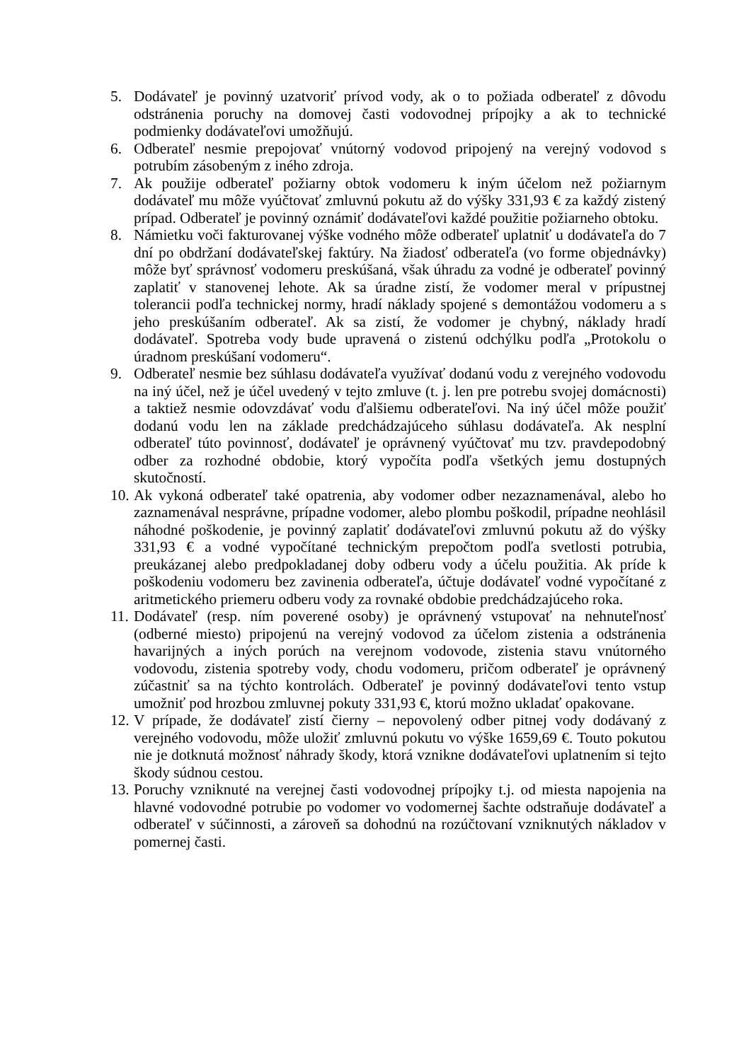5. Dodávateľ je povinný uzatvoriť prívod vody, ak o to požiada odberateľ z dôvodu odstránenia poruchy na domovej časti vodovodnej prípojky a ak to technické podmienky dodávateľovi umožňujú.
6. Odberateľ nesmie prepojovať vnútorný vodovod pripojený na verejný vodovod s potrubím zásobeným z iného zdroja.
7. Ak použije odberateľ požiarny obtok vodomeru k iným účelom než požiarnym dodávateľ mu môže vyúčtovať zmluvnú pokutu až do výšky 331,93 € za každý zistený prípad. Odberateľ je povinný oznámiť dodávateľovi každé použitie požiarneho obtoku.
8. Námietku voči fakturovanej výške vodného môže odberateľ uplatniť u dodávateľa do 7 dní po obdržaní dodávateľskej faktúry. Na žiadosť odberateľa (vo forme objednávky) môže byť správnosť vodomeru preskúšaná, však úhradu za vodné je odberateľ povinný zaplatiť v stanovenej lehote. Ak sa úradne zistí, že vodomer meral v prípustnej tolerancii podľa technickej normy, hradí náklady spojené s demontážou vodomeru a s jeho preskúšaním odberateľ. Ak sa zistí, že vodomer je chybný, náklady hradí dodávateľ. Spotreba vody bude upravená o zistenú odchýlku podľa „Protokolu o úradnom preskúšaní vodomeru“.
9. Odberateľ nesmie bez súhlasu dodávateľa využívať dodanú vodu z verejného vodovodu na iný účel, než je účel uvedený v tejto zmluve (t. j. len pre potrebu svojej domácnosti) a taktiež nesmie odovzdávať vodu ďalšiemu odberateľovi. Na iný účel môže použiť dodanú vodu len na základe predchádzajúceho súhlasu dodávateľa. Ak nesplní odberateľ túto povinnosť, dodávateľ je oprávnený vyúčtovať mu tzv. pravdepodobný odber za rozhodné obdobie, ktorý vypočíta podľa všetkých jemu dostupných skutočností.
10. Ak vykoná odberateľ také opatrenia, aby vodomer odber nezaznamenával, alebo ho zaznamenával nesprávne, prípadne vodomer, alebo plombu poškodil, prípadne neohlásil náhodné poškodenie, je povinný zaplatiť dodávateľovi zmluvnú pokutu až do výšky 331,93 € a vodné vypočítané technickým prepočtom podľa svetlosti potrubia, preukázanej alebo predpokladanej doby odberu vody a účelu použitia. Ak príde k poškodeniu vodomeru bez zavinenia odberateľa, účtuje dodávateľ vodné vypočítané z aritmetického priemeru odberu vody za rovnaké obdobie predchádzajúceho roka.
11. Dodávateľ (resp. ním poverené osoby) je oprávnený vstupovať na nehnuteľnosť (odberné miesto) pripojenú na verejný vodovod za účelom zistenia a odstránenia havarijných a iných porúch na verejnom vodovode, zistenia stavu vnútorného vodovodu, zistenia spotreby vody, chodu vodomeru, pričom odberateľ je oprávnený zúčastniť sa na týchto kontrolách. Odberateľ je povinný dodávateľovi tento vstup umožniť pod hrozbou zmluvnej pokuty 331,93 €, ktorú možno ukladať opakovane.
12. V prípade, že dodávateľ zistí čierny – nepovolený odber pitnej vody dodávaný z verejného vodovodu, môže uložiť zmluvnú pokutu vo výške 1659,69 €. Touto pokutou nie je dotknutá možnosť náhrady škody, ktorá vznikne dodávateľovi uplatnením si tejto škody súdnou cestou.
13. Poruchy vzniknuté na verejnej časti vodovodnej prípojky t.j. od miesta napojenia na hlavné vodovodné potrubie po vodomer vo vodomernej šachte odstraňuje dodávateľ a odberateľ v súčinnosti, a zároveň sa dohodnú na rozúčtovaní vzniknutých nákladov v pomernej časti.